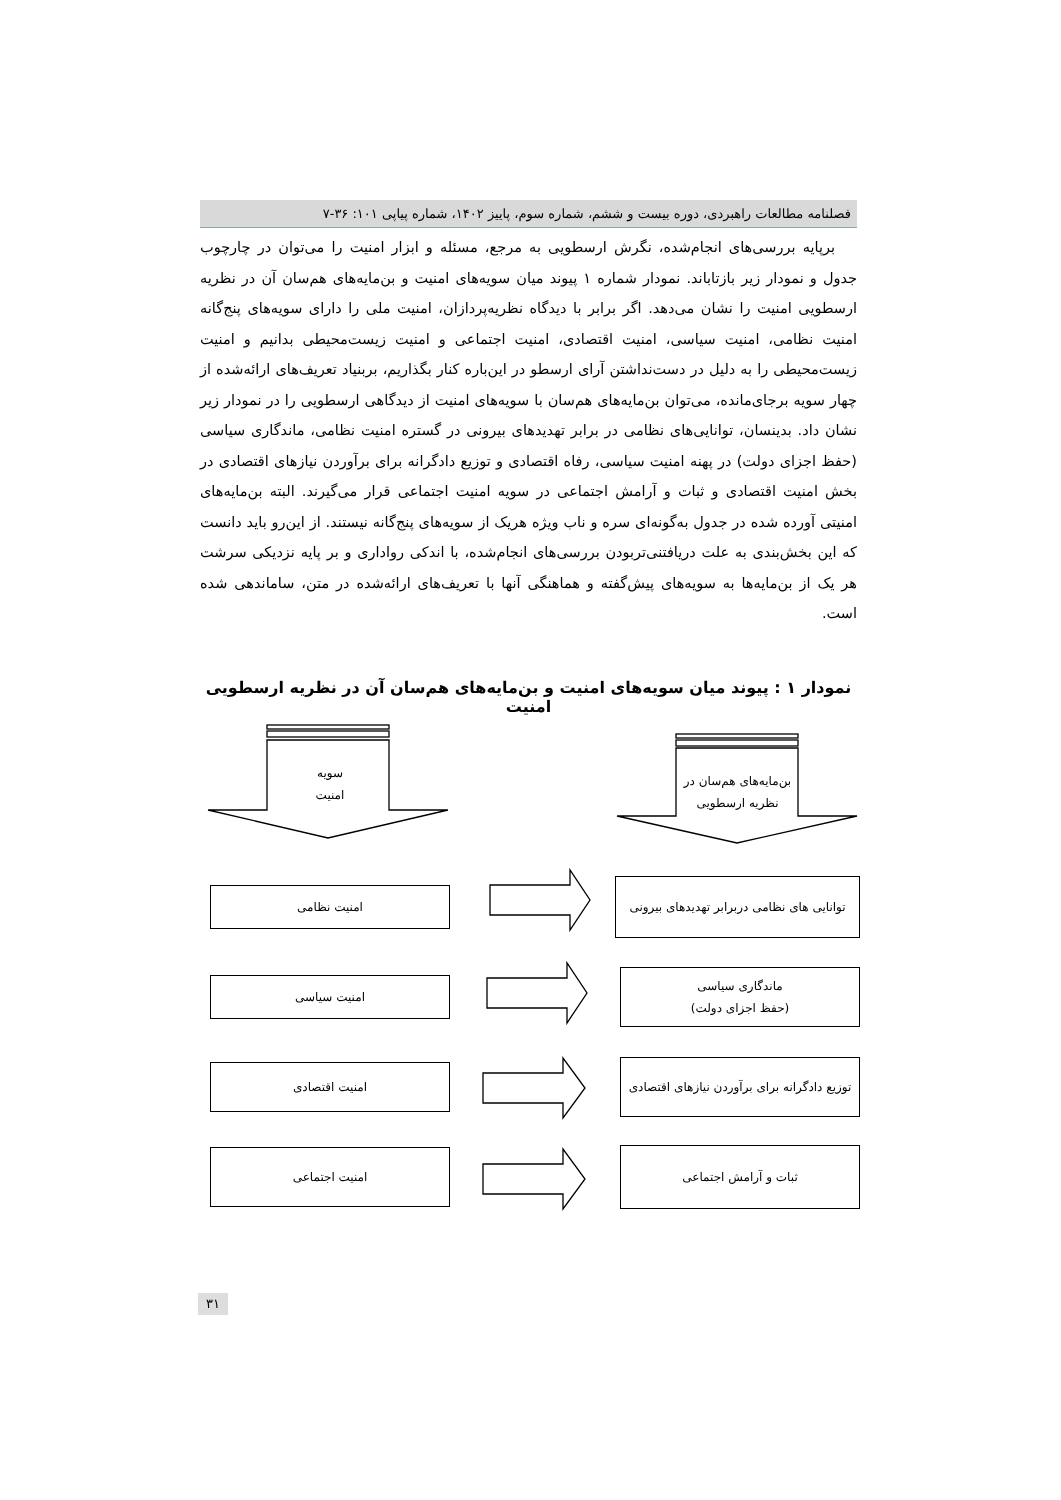فصلنامه مطالعات راهبردی، دوره بیست و ششم، شماره سوم، پاییز ۱۴۰۲، شماره پیاپی ۱۰۱: ۳۶-۷
برپایه بررسی‌های انجام‌شده، نگرش ارسطویی به مرجع، مسئله و ابزار امنیت را می‌توان در چارچوب جدول و نمودار زیر بازتاباند. نمودار شماره ۱ پیوند میان سویه‌های امنیت و بن‌مایه‌های هم‌سان آن در نظریه ارسطویی امنیت را نشان می‌دهد. اگر برابر با دیدگاه نظریه‌پردازان، امنیت ملی را دارای سویه‌های پنج‌گانه امنیت نظامی، امنیت سیاسی، امنیت اقتصادی، امنیت اجتماعی و امنیت زیست‌محیطی بدانیم و امنیت زیست‌محیطی را به دلیل در دست‌نداشتن آرای ارسطو در این‌باره کنار بگذاریم، بربنیاد تعریف‌های ارائه‌شده از چهار سویه برجای‌مانده، می‌توان بن‌مایه‌های هم‌سان با سویه‌های امنیت از دیدگاهی ارسطویی را در نمودار زیر نشان داد. بدینسان، توانایی‌های نظامی در برابر تهدیدهای بیرونی در گستره امنیت نظامی، ماندگاری سیاسی (حفظ اجزای دولت) در پهنه امنیت سیاسی، رفاه اقتصادی و توزیع دادگرانه برای برآوردن نیازهای اقتصادی در بخش امنیت اقتصادی و ثبات و آرامش اجتماعی در سویه امنیت اجتماعی قرار می‌گیرند. البته بن‌مایه‌های امنیتی آورده شده در جدول به‌گونه‌ای سره و ناب ویژه هریک از سویه‌های پنج‌گانه نیستند. از این‌رو باید دانست که این بخش‌بندی به علت دریافتنی‌تربودن بررسی‌های انجام‌شده، با اندکی رواداری و بر پایه نزدیکی سرشت هر یک از بن‌مایه‌ها به سویه‌های پیش‌گفته و هماهنگی آنها با تعریف‌های ارائه‌شده در متن، ساماندهی شده است.
نمودار ۱ : پیوند میان سویه‌های امنیت و بن‌مایه‌های هم‌سان آن در نظریه ارسطویی امنیت
سویه
امنیت
بن‌مایه‌های هم‌سان در
نظریه ارسطویی
توانایی های نظامی دربرابر تهدیدهای بیرونی
امنیت نظامی
ماندگاری سیاسی
(حفظ اجزای دولت)
امنیت سیاسی
توزیع دادگرانه برای برآوردن نیازهای اقتصادی
امنیت اقتصادی
ثبات و آرامش اجتماعی
امنیت اجتماعی
۳۱